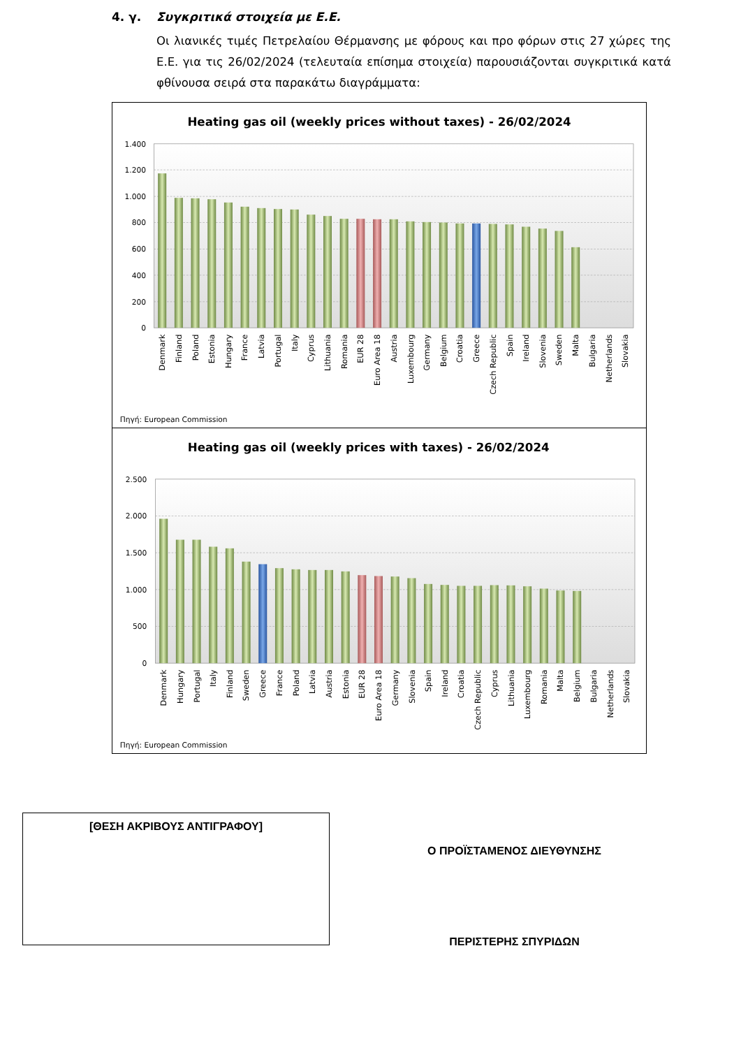4. γ. Συγκριτικά στοιχεία με Ε.Ε.
Οι λιανικές τιμές Πετρελαίου Θέρμανσης με φόρους και προ φόρων στις 27 χώρες της Ε.Ε. για τις 26/02/2024 (τελευταία επίσημα στοιχεία) παρουσιάζονται συγκριτικά κατά φθίνουσα σειρά στα παρακάτω διαγράμματα:
Heating gas oil (weekly prices without taxes) - 26/02/2024
1.400
1.200
1.000
800
600
400
200
0
Denmark
Finland
Poland
Estonia
Hungary
France
Latvia
Portugal
Italy
Cyprus
Lithuania
Romania
EUR 28
Euro Area 18
Austria
Luxembourg
Germany
Belgium
Croatia
Greece
Czech Republic
Spain
Ireland
Slovenia
Sweden
Malta
Bulgaria
Netherlands
Slovakia
Πηγή: European Commission
Heating gas oil (weekly prices with taxes) - 26/02/2024
2.500
2.000
1.500
1.000
500
0
Denmark
Hungary
Portugal
Italy
Finland
Sweden
Greece
France
Poland
Latvia
Austria
Estonia
EUR 28
Euro Area 18
Germany
Slovenia
Spain
Ireland
Croatia
Czech Republic
Cyprus
Lithuania
Luxembourg
Romania
Malta
Belgium
Bulgaria
Netherlands
Slovakia
Πηγή: European Commission
[ΘΕΣΗ ΑΚΡΙΒΟΥΣ ΑΝΤΙΓΡΑΦΟΥ]
Ο ΠΡΟΪΣΤΑΜΕΝΟΣ ΔΙΕΥΘΥΝΣΗΣ
ΠΕΡΙΣΤΕΡΗΣ ΣΠΥΡΙΔΩΝ